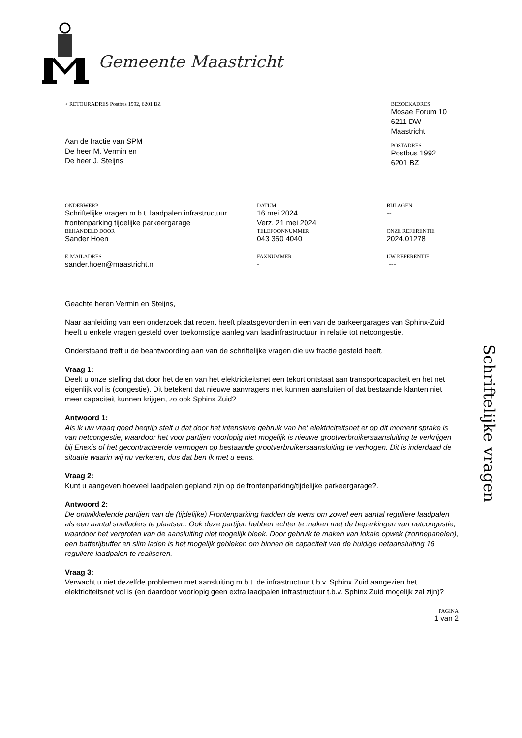Gemeente Maastricht
> RETOURADRES Postbus 1992, 6201 BZ
Aan de fractie van SPM
De heer M. Vermin en
De heer J. Steijns
BEZOEKADRES
Mosae Forum 10
6211 DW Maastricht
POSTADRES
Postbus 1992
6201 BZ
ONDERWERP
Schriftelijke vragen m.b.t. laadpalen infrastructuur frontenparking tijdelijke parkeergarage
DATUM
16 mei 2024
Verz. 21 mei 2024
BIJLAGEN
--
BEHANDELD DOOR
Sander Hoen
TELEFOONNUMMER
043 350 4040
ONZE REFERENTIE
2024.01278
E-MAILADRES
sander.hoen@maastricht.nl
FAXNUMMER
-
UW REFERENTIE
---
Geachte heren Vermin en Steijns,
Naar aanleiding van een onderzoek dat recent heeft plaatsgevonden in een van de parkeergarages van Sphinx-Zuid heeft u enkele vragen gesteld over toekomstige aanleg van laadinfrastructuur in relatie tot netcongestie.
Onderstaand treft u de beantwoording aan van de schriftelijke vragen die uw fractie gesteld heeft.
Vraag 1:
Deelt u onze stelling dat door het delen van het elektriciteitsnet een tekort ontstaat aan transportcapaciteit en het net eigenlijk vol is (congestie). Dit betekent dat nieuwe aanvragers niet kunnen aansluiten of dat bestaande klanten niet meer capaciteit kunnen krijgen, zo ook Sphinx Zuid?
Antwoord 1:
Als ik uw vraag goed begrijp stelt u dat door het intensieve gebruik van het elektriciteitsnet er op dit moment sprake is van netcongestie, waardoor het voor partijen voorlopig niet mogelijk is nieuwe grootverbruikersaansluiting te verkrijgen bij Enexis of het gecontracteerde vermogen op bestaande grootverbruikersaansluiting te verhogen. Dit is inderdaad de situatie waarin wij nu verkeren, dus dat ben ik met u eens.
Vraag 2:
Kunt u aangeven hoeveel laadpalen gepland zijn op de frontenparking/tijdelijke parkeergarage?.
Antwoord 2:
De ontwikkelende partijen van de (tijdelijke) Frontenparking hadden de wens om zowel een aantal reguliere laadpalen als een aantal snelladers te plaatsen. Ook deze partijen hebben echter te maken met de beperkingen van netcongestie, waardoor het vergroten van de aansluiting niet mogelijk bleek. Door gebruik te maken van lokale opwek (zonnepanelen), een batterijbuffer en slim laden is het mogelijk gebleken om binnen de capaciteit van de huidige netaansluiting 16 reguliere laadpalen te realiseren.
Vraag 3:
Verwacht u niet dezelfde problemen met aansluiting m.b.t. de infrastructuur t.b.v. Sphinx Zuid aangezien het elektriciteitsnet vol is (en daardoor voorlopig geen extra laadpalen infrastructuur t.b.v. Sphinx Zuid mogelijk zal zijn)?
PAGINA
1 van 2
Schriftelijke vragen